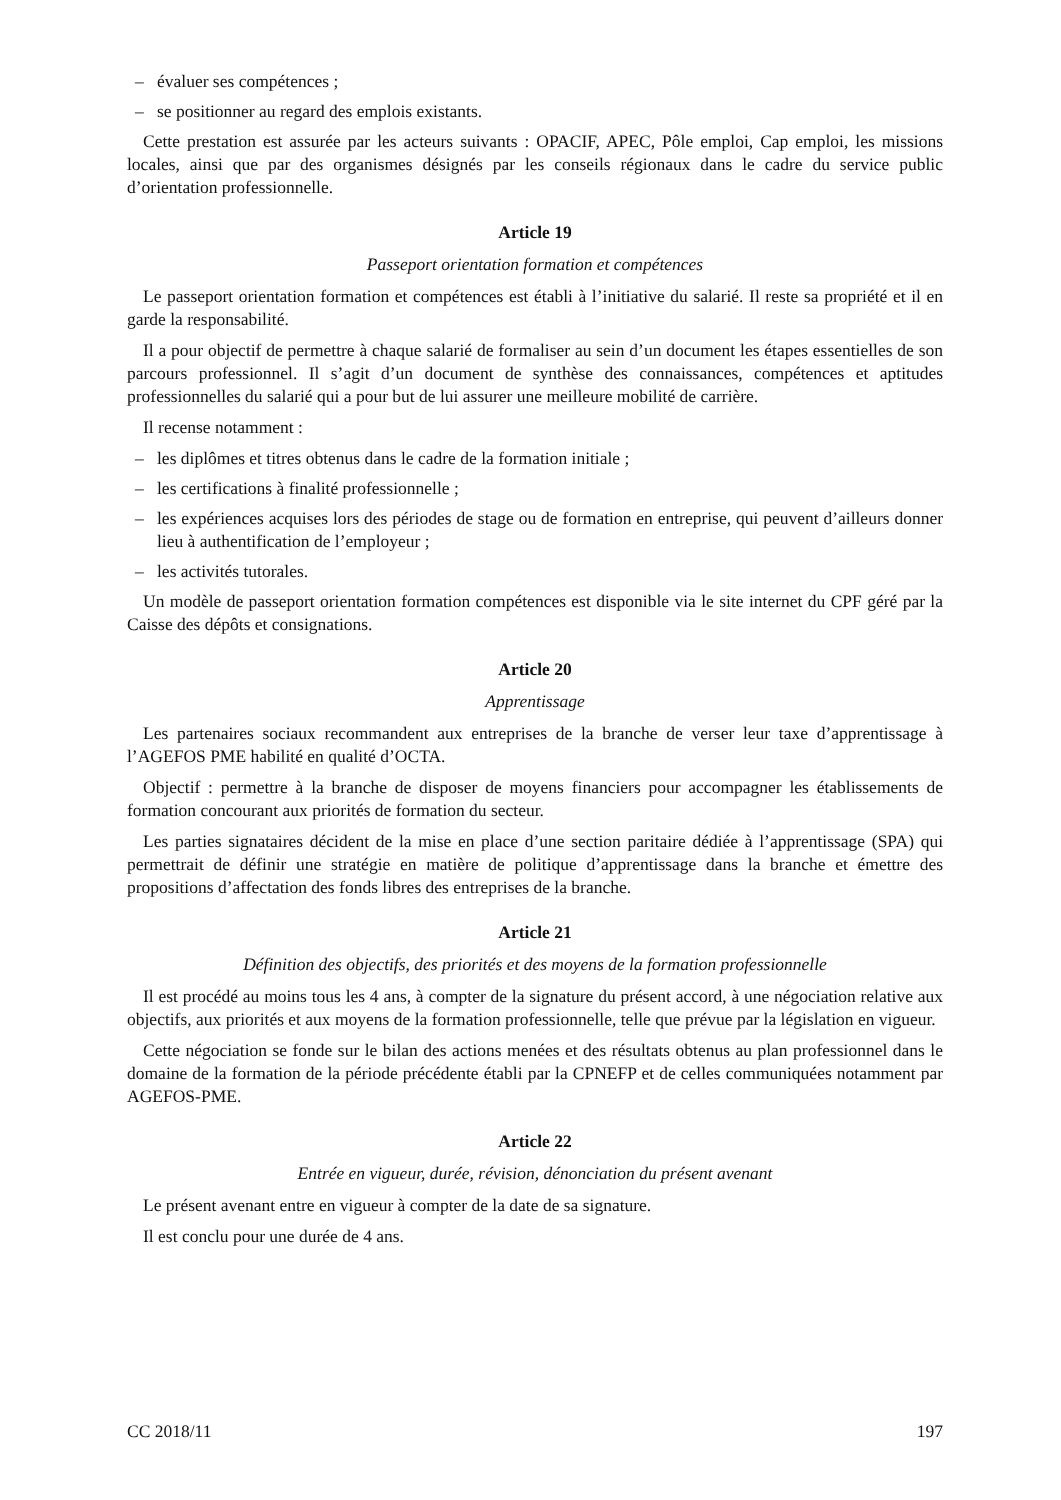– évaluer ses compétences ;
– se positionner au regard des emplois existants.
Cette prestation est assurée par les acteurs suivants : OPACIF, APEC, Pôle emploi, Cap emploi, les missions locales, ainsi que par des organismes désignés par les conseils régionaux dans le cadre du service public d’orientation professionnelle.
Article 19
Passeport orientation formation et compétences
Le passeport orientation formation et compétences est établi à l’initiative du salarié. Il reste sa propriété et il en garde la responsabilité.
Il a pour objectif de permettre à chaque salarié de formaliser au sein d’un document les étapes essentielles de son parcours professionnel. Il s’agit d’un document de synthèse des connaissances, compétences et aptitudes professionnelles du salarié qui a pour but de lui assurer une meilleure mobilité de carrière.
Il recense notamment :
– les diplômes et titres obtenus dans le cadre de la formation initiale ;
– les certifications à finalité professionnelle ;
– les expériences acquises lors des périodes de stage ou de formation en entreprise, qui peuvent d’ailleurs donner lieu à authentification de l’employeur ;
– les activités tutorales.
Un modèle de passeport orientation formation compétences est disponible via le site internet du CPF géré par la Caisse des dépôts et consignations.
Article 20
Apprentissage
Les partenaires sociaux recommandent aux entreprises de la branche de verser leur taxe d’apprentissage à l’AGEFOS PME habilité en qualité d’OCTA.
Objectif : permettre à la branche de disposer de moyens financiers pour accompagner les établissements de formation concourant aux priorités de formation du secteur.
Les parties signataires décident de la mise en place d’une section paritaire dédiée à l’apprentissage (SPA) qui permettrait de définir une stratégie en matière de politique d’apprentissage dans la branche et émettre des propositions d’affectation des fonds libres des entreprises de la branche.
Article 21
Définition des objectifs, des priorités et des moyens de la formation professionnelle
Il est procédé au moins tous les 4 ans, à compter de la signature du présent accord, à une négociation relative aux objectifs, aux priorités et aux moyens de la formation professionnelle, telle que prévue par la législation en vigueur.
Cette négociation se fonde sur le bilan des actions menées et des résultats obtenus au plan professionnel dans le domaine de la formation de la période précédente établi par la CPNEFP et de celles communiquées notamment par AGEFOS-PME.
Article 22
Entrée en vigueur, durée, révision, dénonciation du présent avenant
Le présent avenant entre en vigueur à compter de la date de sa signature.
Il est conclu pour une durée de 4 ans.
CC 2018/11 197